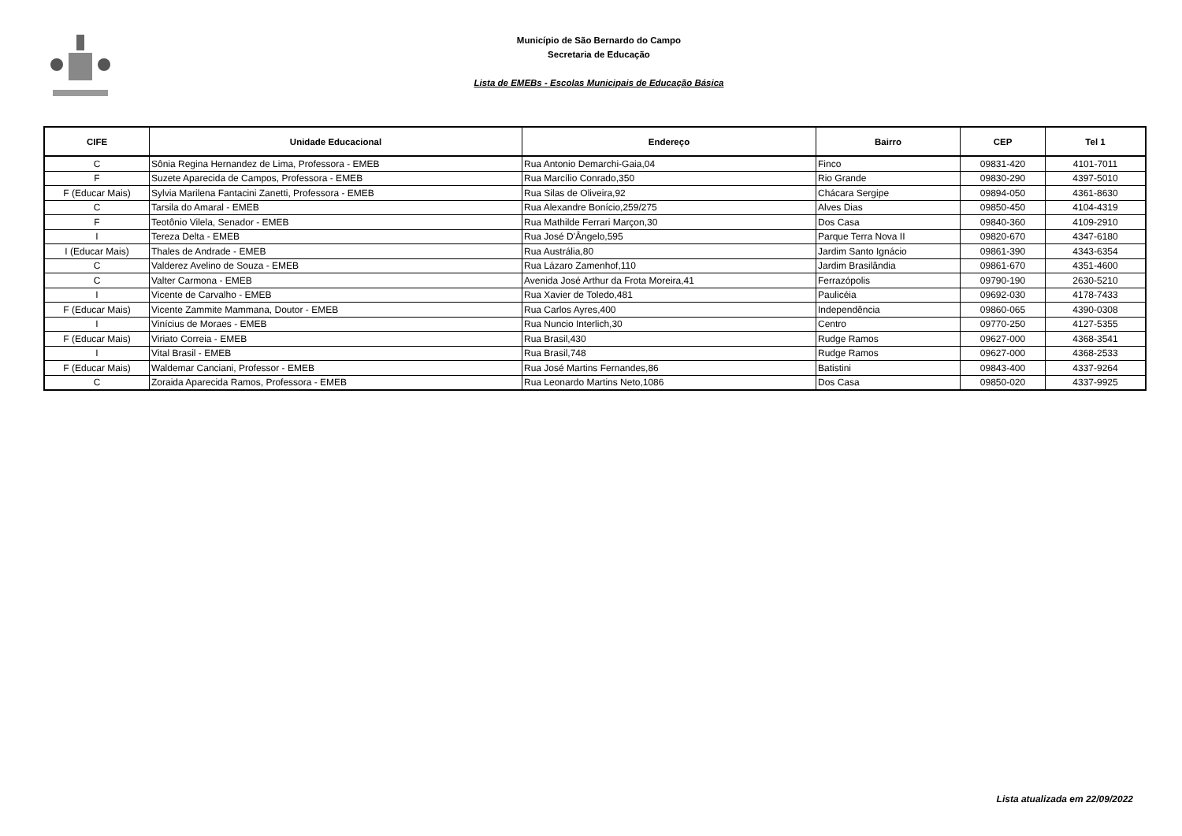Município de São Bernardo do Campo
Secretaria de Educação
Lista de EMEBs - Escolas Municipais de Educação Básica
| CIFE | Unidade Educacional | Endereço | Bairro | CEP | Tel 1 |
| --- | --- | --- | --- | --- | --- |
| C | Sônia Regina Hernandez de Lima, Professora - EMEB | Rua Antonio Demarchi-Gaia,04 | Finco | 09831-420 | 4101-7011 |
| F | Suzete Aparecida de Campos, Professora - EMEB | Rua Marcílio Conrado,350 | Rio Grande | 09830-290 | 4397-5010 |
| F (Educar Mais) | Sylvia Marilena Fantacini Zanetti, Professora - EMEB | Rua Silas de Oliveira,92 | Chácara Sergipe | 09894-050 | 4361-8630 |
| C | Tarsila do Amaral - EMEB | Rua Alexandre Bonício,259/275 | Alves Dias | 09850-450 | 4104-4319 |
| F | Teotônio Vilela, Senador - EMEB | Rua Mathilde Ferrari Marçon,30 | Dos Casa | 09840-360 | 4109-2910 |
| I | Tereza Delta - EMEB | Rua José D'Ângelo,595 | Parque Terra Nova II | 09820-670 | 4347-6180 |
| I (Educar Mais) | Thales de Andrade - EMEB | Rua Austrália,80 | Jardim Santo Ignácio | 09861-390 | 4343-6354 |
| C | Valderez Avelino de Souza - EMEB | Rua Lázaro Zamenhof,110 | Jardim Brasilândia | 09861-670 | 4351-4600 |
| C | Valter Carmona - EMEB | Avenida José Arthur da Frota Moreira,41 | Ferrazópolis | 09790-190 | 2630-5210 |
| I | Vicente de Carvalho - EMEB | Rua Xavier de Toledo,481 | Paulicéia | 09692-030 | 4178-7433 |
| F (Educar Mais) | Vicente Zammite Mammana, Doutor - EMEB | Rua Carlos Ayres,400 | Independência | 09860-065 | 4390-0308 |
| I | Vinícius de Moraes - EMEB | Rua Nuncio Interlich,30 | Centro | 09770-250 | 4127-5355 |
| F (Educar Mais) | Viriato Correia - EMEB | Rua Brasil,430 | Rudge Ramos | 09627-000 | 4368-3541 |
| I | Vital Brasil - EMEB | Rua Brasil,748 | Rudge Ramos | 09627-000 | 4368-2533 |
| F (Educar Mais) | Waldemar Canciani, Professor - EMEB | Rua José Martins Fernandes,86 | Batistini | 09843-400 | 4337-9264 |
| C | Zoraida Aparecida Ramos, Professora - EMEB | Rua Leonardo Martins Neto,1086 | Dos Casa | 09850-020 | 4337-9925 |
Lista atualizada em 22/09/2022